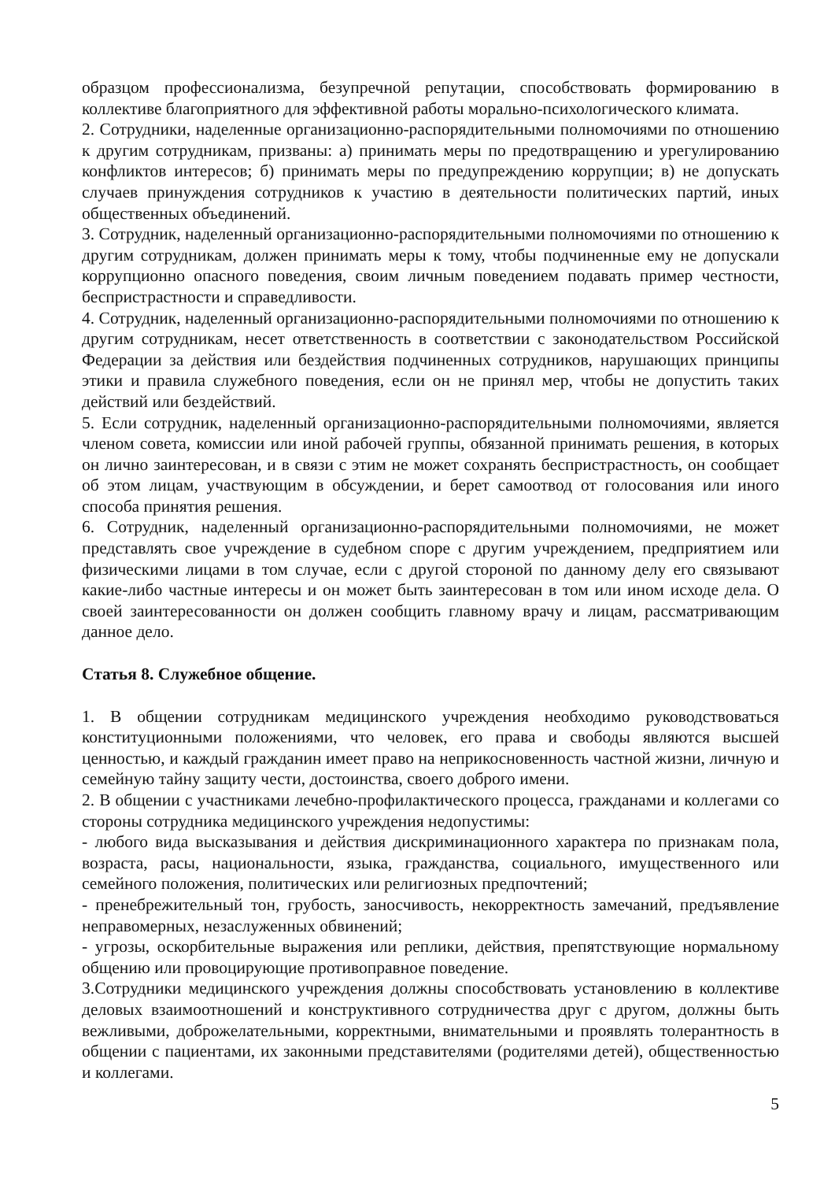образцом профессионализма, безупречной репутации, способствовать формированию в коллективе благоприятного для эффективной работы морально-психологического климата.
2. Сотрудники, наделенные организационно-распорядительными полномочиями по отношению к другим сотрудникам, призваны: а) принимать меры по предотвращению и урегулированию конфликтов интересов; б) принимать меры по предупреждению коррупции; в) не допускать случаев принуждения сотрудников к участию в деятельности политических партий, иных общественных объединений.
3. Сотрудник, наделенный организационно-распорядительными полномочиями по отношению к другим сотрудникам, должен принимать меры к тому, чтобы подчиненные ему не допускали коррупционно опасного поведения, своим личным поведением подавать пример честности, беспристрастности и справедливости.
4. Сотрудник, наделенный организационно-распорядительными полномочиями по отношению к другим сотрудникам, несет ответственность в соответствии с законодательством Российской Федерации за действия или бездействия подчиненных сотрудников, нарушающих принципы этики и правила служебного поведения, если он не принял мер, чтобы не допустить таких действий или бездействий.
5. Если сотрудник, наделенный организационно-распорядительными полномочиями, является членом совета, комиссии или иной рабочей группы, обязанной принимать решения, в которых он лично заинтересован, и в связи с этим не может сохранять беспристрастность, он сообщает об этом лицам, участвующим в обсуждении, и берет самоотвод от голосования или иного способа принятия решения.
6. Сотрудник, наделенный организационно-распорядительными полномочиями, не может представлять свое учреждение в судебном споре с другим учреждением, предприятием или физическими лицами в том случае, если с другой стороной по данному делу его связывают какие-либо частные интересы и он может быть заинтересован в том или ином исходе дела. О своей заинтересованности он должен сообщить главному врачу и лицам, рассматривающим данное дело.
Статья 8. Служебное общение.
1. В общении сотрудникам медицинского учреждения необходимо руководствоваться конституционными положениями, что человек, его права и свободы являются высшей ценностью, и каждый гражданин имеет право на неприкосновенность частной жизни, личную и семейную тайну защиту чести, достоинства, своего доброго имени.
2. В общении с участниками лечебно-профилактического процесса, гражданами и коллегами со стороны сотрудника медицинского учреждения недопустимы:
- любого вида высказывания и действия дискриминационного характера по признакам пола, возраста, расы, национальности, языка, гражданства, социального, имущественного или семейного положения, политических или религиозных предпочтений;
- пренебрежительный тон, грубость, заносчивость, некорректность замечаний, предъявление неправомерных, незаслуженных обвинений;
- угрозы, оскорбительные выражения или реплики, действия, препятствующие нормальному общению или провоцирующие противоправное поведение.
3.Сотрудники медицинского учреждения должны способствовать установлению в коллективе деловых взаимоотношений и конструктивного сотрудничества друг с другом, должны быть вежливыми, доброжелательными, корректными, внимательными и проявлять толерантность в общении с пациентами, их законными представителями (родителями детей), общественностью и коллегами.
5